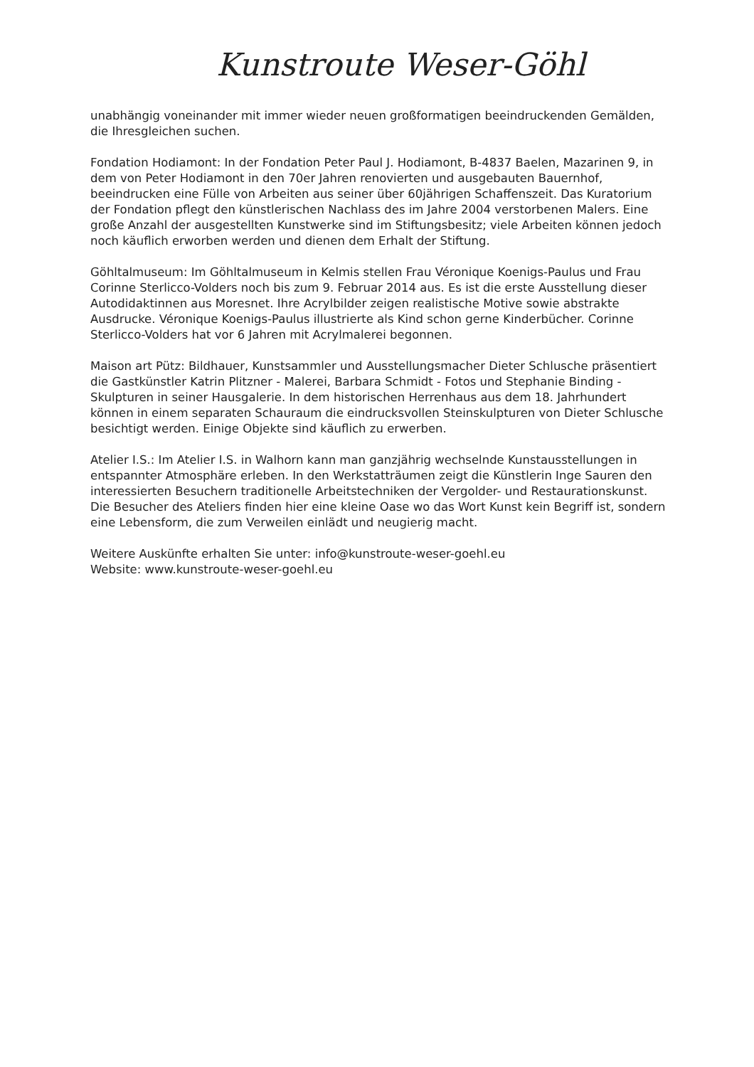Kunstroute Weser-Göhl
unabhängig voneinander mit immer wieder neuen großformatigen beeindruckenden Gemälden, die Ihresgleichen suchen.
Fondation Hodiamont: In der Fondation Peter Paul J. Hodiamont, B-4837 Baelen, Mazarinen 9, in dem von Peter Hodiamont in den 70er Jahren renovierten und ausgebauten Bauernhof, beeindrucken eine Fülle von Arbeiten aus seiner über 60jährigen Schaffenszeit. Das Kuratorium der Fondation pflegt den künstlerischen Nachlass des im Jahre 2004 verstorbenen Malers. Eine große Anzahl der ausgestellten Kunstwerke sind im Stiftungsbesitz; viele Arbeiten können jedoch noch käuflich erworben werden und dienen dem Erhalt der Stiftung.
Göhltalmuseum: Im Göhltalmuseum in Kelmis stellen Frau Véronique Koenigs-Paulus und Frau Corinne Sterlicco-Volders noch bis zum 9. Februar 2014 aus. Es ist die erste Ausstellung dieser Autodidaktinnen aus Moresnet. Ihre Acrylbilder zeigen realistische Motive sowie abstrakte Ausdrucke. Véronique Koenigs-Paulus illustrierte als Kind schon gerne Kinderbücher. Corinne Sterlicco-Volders hat vor 6 Jahren mit Acrylmalerei begonnen.
Maison art Pütz: Bildhauer, Kunstsammler und Ausstellungsmacher Dieter Schlusche präsentiert die Gastkünstler Katrin Plitzner - Malerei, Barbara Schmidt - Fotos und Stephanie Binding - Skulpturen in seiner Hausgalerie. In dem historischen Herrenhaus aus dem 18. Jahrhundert können in einem separaten Schauraum die eindrucksvollen Steinskulpturen von Dieter Schlusche besichtigt werden. Einige Objekte sind käuflich zu erwerben.
Atelier I.S.: Im Atelier I.S. in Walhorn kann man ganzjährig wechselnde Kunstausstellungen in entspannter Atmosphäre erleben. In den Werkstatträumen zeigt die Künstlerin Inge Sauren den interessierten Besuchern traditionelle Arbeitstechniken der Vergolder- und Restaurationskunst. Die Besucher des Ateliers finden hier eine kleine Oase wo das Wort Kunst kein Begriff ist, sondern eine Lebensform, die zum Verweilen einlädt und neugierig macht.
Weitere Auskünfte erhalten Sie unter: info@kunstroute-weser-goehl.eu
Website: www.kunstroute-weser-goehl.eu